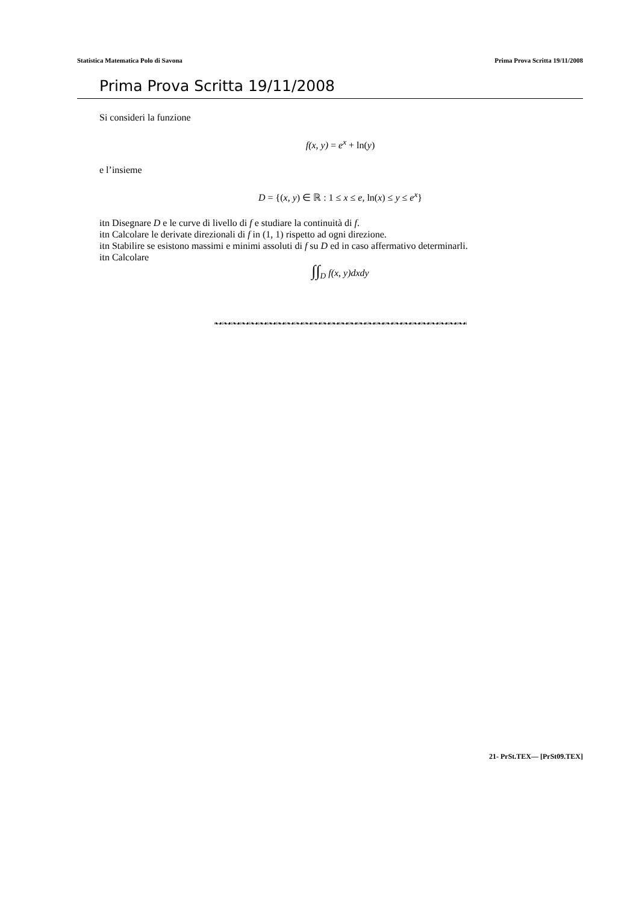Statistica Matematica Polo di Savona Prima Prova Scritta 19/11/2008
Prima Prova Scritta 19/11/2008
Si consideri la funzione
f(x, y) = e<sup>x</sup> + ln(y)
e l’insieme
D = {(x, y) ∈ ℝ : 1 ≤ x ≤ e, ln(x) ≤ y ≤ e<sup>x</sup>}
itn Disegnare D e le curve di livello di f e studiare la continuità di f.
itn Calcolare le derivate direzionali di f in (1, 1) rispetto ad ogni direzione.
itn Stabilire se esistono massimi e minimi assoluti di f su D ed in caso affermativo determinarli.
itn Calcolare
∫∫<sub>D</sub> f(x, y)dxdy
❧☙❧☙❧☙❧☙❧☙❧☙❧☙❧☙❧☙❧☙❧☙❧☙❧☙❧☙❧☙❧☙❧☙❧☙❧☙❧☙❧☙❧☙❧☙❧☙❧☙❧☙❧☙❧☙
21- PrSt.TEX— [PrSt09.TEX]